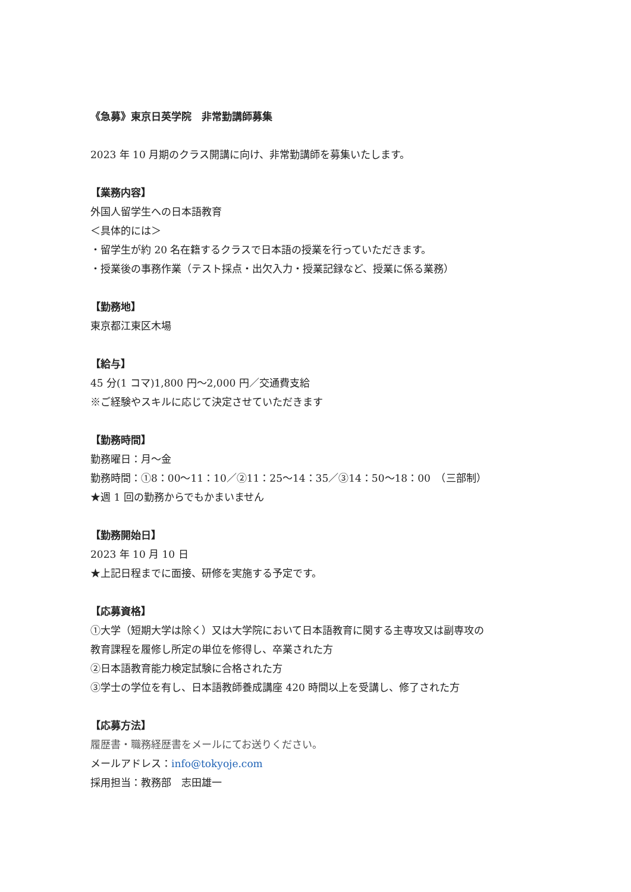《急募》東京日英学院　非常勤講師募集
2023 年 10 月期のクラス開講に向け、非常勤講師を募集いたします。
【業務内容】
外国人留学生への日本語教育
＜具体的には＞
・留学生が約 20 名在籍するクラスで日本語の授業を行っていただきます。
・授業後の事務作業（テスト採点・出欠入力・授業記録など、授業に係る業務）
【勤務地】
東京都江東区木場
【給与】
45 分(1 コマ)1,800 円～2,000 円／交通費支給
※ご経験やスキルに応じて決定させていただきます
【勤務時間】
勤務曜日：月～金
勤務時間：①8：00～11：10／②11：25～14：35／③14：50～18：00　（三部制）
★週 1 回の勤務からでもかまいません
【勤務開始日】
2023 年 10 月 10 日
★上記日程までに面接、研修を実施する予定です。
【応募資格】
①大学（短期大学は除く）又は大学院において日本語教育に関する主専攻又は副専攻の
教育課程を履修し所定の単位を修得し、卒業された方
②日本語教育能力検定試験に合格された方
③学士の学位を有し、日本語教師養成講座 420 時間以上を受講し、修了された方
【応募方法】
履歴書・職務経歴書をメールにてお送りください。
メールアドレス：info@tokyoje.com
採用担当：教務部　志田雄一